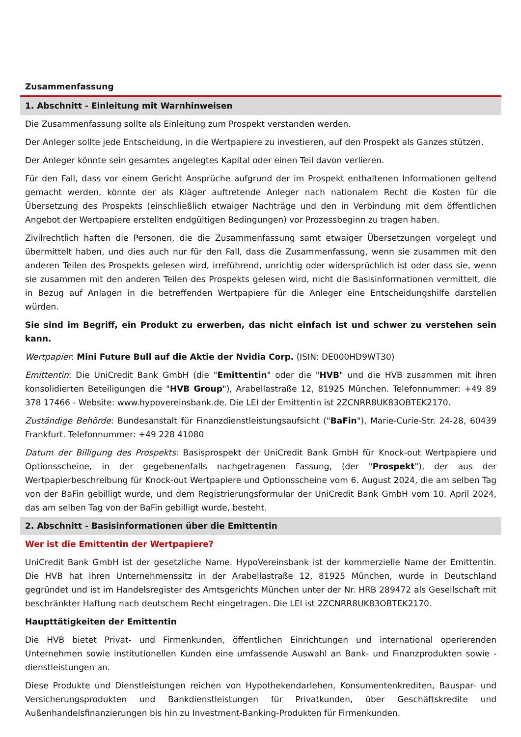Zusammenfassung
1. Abschnitt - Einleitung mit Warnhinweisen
Die Zusammenfassung sollte als Einleitung zum Prospekt verstanden werden.
Der Anleger sollte jede Entscheidung, in die Wertpapiere zu investieren, auf den Prospekt als Ganzes stützen.
Der Anleger könnte sein gesamtes angelegtes Kapital oder einen Teil davon verlieren.
Für den Fall, dass vor einem Gericht Ansprüche aufgrund der im Prospekt enthaltenen Informationen geltend gemacht werden, könnte der als Kläger auftretende Anleger nach nationalem Recht die Kosten für die Übersetzung des Prospekts (einschließlich etwaiger Nachträge und den in Verbindung mit dem öffentlichen Angebot der Wertpapiere erstellten endgültigen Bedingungen) vor Prozessbeginn zu tragen haben.
Zivilrechtlich haften die Personen, die die Zusammenfassung samt etwaiger Übersetzungen vorgelegt und übermittelt haben, und dies auch nur für den Fall, dass die Zusammenfassung, wenn sie zusammen mit den anderen Teilen des Prospekts gelesen wird, irreführend, unrichtig oder widersprüchlich ist oder dass sie, wenn sie zusammen mit den anderen Teilen des Prospekts gelesen wird, nicht die Basisinformationen vermittelt, die in Bezug auf Anlagen in die betreffenden Wertpapiere für die Anleger eine Entscheidungshilfe darstellen würden.
Sie sind im Begriff, ein Produkt zu erwerben, das nicht einfach ist und schwer zu verstehen sein kann.
Wertpapier: Mini Future Bull auf die Aktie der Nvidia Corp. (ISIN: DE000HD9WT30)
Emittentin: Die UniCredit Bank GmbH (die "Emittentin" oder die "HVB" und die HVB zusammen mit ihren konsolidierten Beteiligungen die "HVB Group"), Arabellastraße 12, 81925 München. Telefonnummer: +49 89 378 17466 - Website: www.hypovereinsbank.de. Die LEI der Emittentin ist 2ZCNRR8UK83OBTEK2170.
Zuständige Behörde: Bundesanstalt für Finanzdienstleistungsaufsicht ("BaFin"), Marie-Curie-Str. 24-28, 60439 Frankfurt. Telefonnummer: +49 228 41080
Datum der Billigung des Prospekts: Basisprospekt der UniCredit Bank GmbH für Knock-out Wertpapiere und Optionsscheine, in der gegebenenfalls nachgetragenen Fassung, (der "Prospekt"), der aus der Wertpapierbeschreibung für Knock-out Wertpapiere und Optionsscheine vom 6. August 2024, die am selben Tag von der BaFin gebilligt wurde, und dem Registrierungsformular der UniCredit Bank GmbH vom 10. April 2024, das am selben Tag von der BaFin gebilligt wurde, besteht.
2. Abschnitt - Basisinformationen über die Emittentin
Wer ist die Emittentin der Wertpapiere?
UniCredit Bank GmbH ist der gesetzliche Name. HypoVereinsbank ist der kommerzielle Name der Emittentin. Die HVB hat ihren Unternehmenssitz in der Arabellastraße 12, 81925 München, wurde in Deutschland gegründet und ist im Handelsregister des Amtsgerichts München unter der Nr. HRB 289472 als Gesellschaft mit beschränkter Haftung nach deutschem Recht eingetragen. Die LEI ist 2ZCNRR8UK83OBTEK2170.
Haupttätigkeiten der Emittentin
Die HVB bietet Privat- und Firmenkunden, öffentlichen Einrichtungen und international operierenden Unternehmen sowie institutionellen Kunden eine umfassende Auswahl an Bank- und Finanzprodukten sowie -dienstleistungen an.
Diese Produkte und Dienstleistungen reichen von Hypothekendarlehen, Konsumentenkrediten, Bauspar- und Versicherungsprodukten und Bankdienstleistungen für Privatkunden, über Geschäftskredite und Außenhandelsfinanzierungen bis hin zu Investment-Banking-Produkten für Firmenkunden.